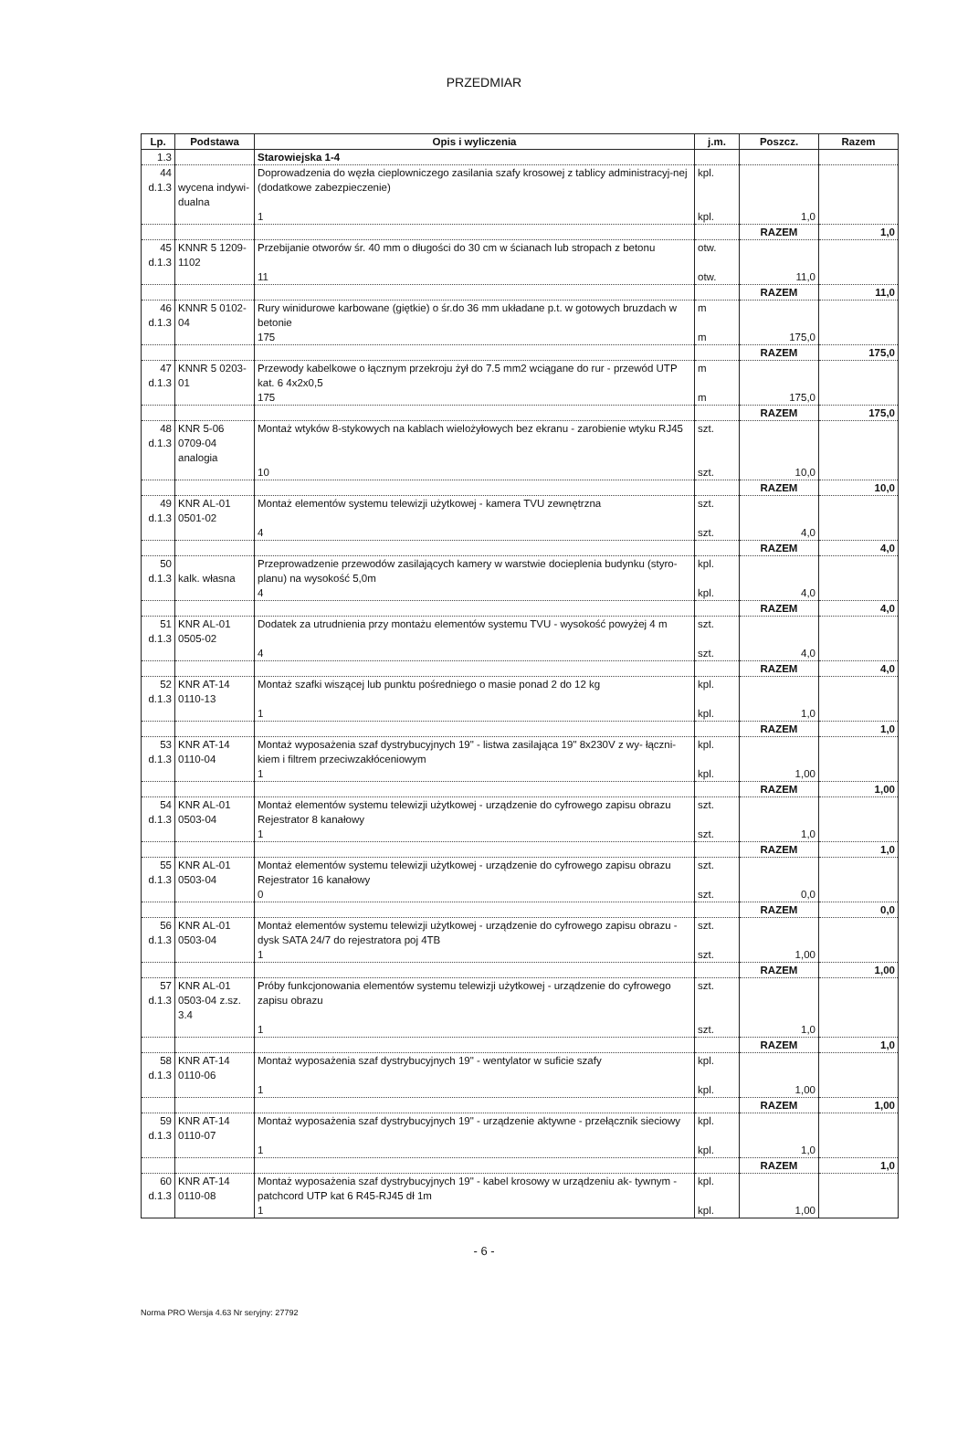PRZEDMIAR
| Lp. | Podstawa | Opis i wyliczenia | j.m. | Poszcz. | Razem |
| --- | --- | --- | --- | --- | --- |
| 1.3 | | Starowiejska 1-4 | | | |
| 44 d.1.3 | wycena indywi- dualna | Doprowadzenia do węzła cieplowniczego zasilania szafy krosowej z tablicy administracyj-nej (dodatkowe zabezpieczenie) | kpl. | | |
| | | 1 | kpl. | 1,0 | |
| | | | | RAZEM | 1,0 |
| 45 d.1.3 | KNNR 5 1209- 1102 | Przebijanie otworów śr. 40 mm o długości do 30 cm w ścianach lub stropach z betonu | otw. | | |
| | | 11 | otw. | 11,0 | |
| | | | | RAZEM | 11,0 |
| 46 d.1.3 | KNNR 5 0102- 04 | Rury winidurowe karbowane (giętkie) o śr.do 36 mm układane p.t. w gotowych bruzdach w betonie | m | | |
| | | 175 | m | 175,0 | |
| | | | | RAZEM | 175,0 |
| 47 d.1.3 | KNNR 5 0203- 01 | Przewody kabelkowe o łącznym przekroju żył do 7.5 mm2 wciągane do rur - przewód UTP kat. 6 4x2x0,5 | m | | |
| | | 175 | m | 175,0 | |
| | | | | RAZEM | 175,0 |
| 48 d.1.3 | KNR 5-06 0709-04 analogia | Montaż wtyków 8-stykowych na kablach wielożyłowych bez ekranu - zarobienie wtyku RJ45 | szt. | | |
| | | 10 | szt. | 10,0 | |
| | | | | RAZEM | 10,0 |
| 49 d.1.3 | KNR AL-01 0501-02 | Montaż elementów systemu telewizji użytkowej - kamera TVU zewnętrzna | szt. | | |
| | | 4 | szt. | 4,0 | |
| | | | | RAZEM | 4,0 |
| 50 d.1.3 | kalk. własna | Przeprowadzenie przewodów zasilających kamery w warstwie docieplenia budynku (styro-planu) na wysokość 5,0m | kpl. | | |
| | | 4 | kpl. | 4,0 | |
| | | | | RAZEM | 4,0 |
| 51 d.1.3 | KNR AL-01 0505-02 | Dodatek za utrudnienia przy montażu elementów systemu TVU - wysokość powyżej 4 m | szt. | | |
| | | 4 | szt. | 4,0 | |
| | | | | RAZEM | 4,0 |
| 52 d.1.3 | KNR AT-14 0110-13 | Montaż szafki wiszącej lub punktu pośredniego o masie ponad 2 do 12 kg | kpl. | | |
| | | 1 | kpl. | 1,0 | |
| | | | | RAZEM | 1,0 |
| 53 d.1.3 | KNR AT-14 0110-04 | Montaż wyposażenia szaf dystrybucyjnych 19" - listwa zasilająca 19" 8x230V z wy- łączni-kiem i filtrem przeciwzakłóceniowym | kpl. | | |
| | | 1 | kpl. | 1,00 | |
| | | | | RAZEM | 1,00 |
| 54 d.1.3 | KNR AL-01 0503-04 | Montaż elementów systemu telewizji użytkowej - urządzenie do cyfrowego zapisu obrazu Rejestrator 8 kanałowy | szt. | | |
| | | 1 | szt. | 1,0 | |
| | | | | RAZEM | 1,0 |
| 55 d.1.3 | KNR AL-01 0503-04 | Montaż elementów systemu telewizji użytkowej - urządzenie do cyfrowego zapisu obrazu Rejestrator 16 kanałowy | szt. | | |
| | | 0 | szt. | 0,0 | |
| | | | | RAZEM | 0,0 |
| 56 d.1.3 | KNR AL-01 0503-04 | Montaż elementów systemu telewizji użytkowej - urządzenie do cyfrowego zapisu obrazu - dysk SATA 24/7 do rejestratora poj 4TB | szt. | | |
| | | 1 | szt. | 1,00 | |
| | | | | RAZEM | 1,00 |
| 57 d.1.3 | KNR AL-01 0503-04 z.sz. 3.4 | Próby funkcjonowania elementów systemu telewizji użytkowej - urządzenie do cyfrowego zapisu obrazu | szt. | | |
| | | 1 | szt. | 1,0 | |
| | | | | RAZEM | 1,0 |
| 58 d.1.3 | KNR AT-14 0110-06 | Montaż wyposażenia szaf dystrybucyjnych 19" - wentylator w suficie szafy | kpl. | | |
| | | 1 | kpl. | 1,00 | |
| | | | | RAZEM | 1,00 |
| 59 d.1.3 | KNR AT-14 0110-07 | Montaż wyposażenia szaf dystrybucyjnych 19" - urządzenie aktywne - przełącznik sieciowy | kpl. | | |
| | | 1 | kpl. | 1,0 | |
| | | | | RAZEM | 1,0 |
| 60 d.1.3 | KNR AT-14 0110-08 | Montaż wyposażenia szaf dystrybucyjnych 19" - kabel krosowy w urządzeniu ak- tywnym - patchcord UTP kat 6 R45-RJ45 dł 1m | kpl. | | |
| | | 1 | kpl. | 1,00 | |
- 6 -
Norma PRO Wersja 4.63 Nr seryjny: 27792